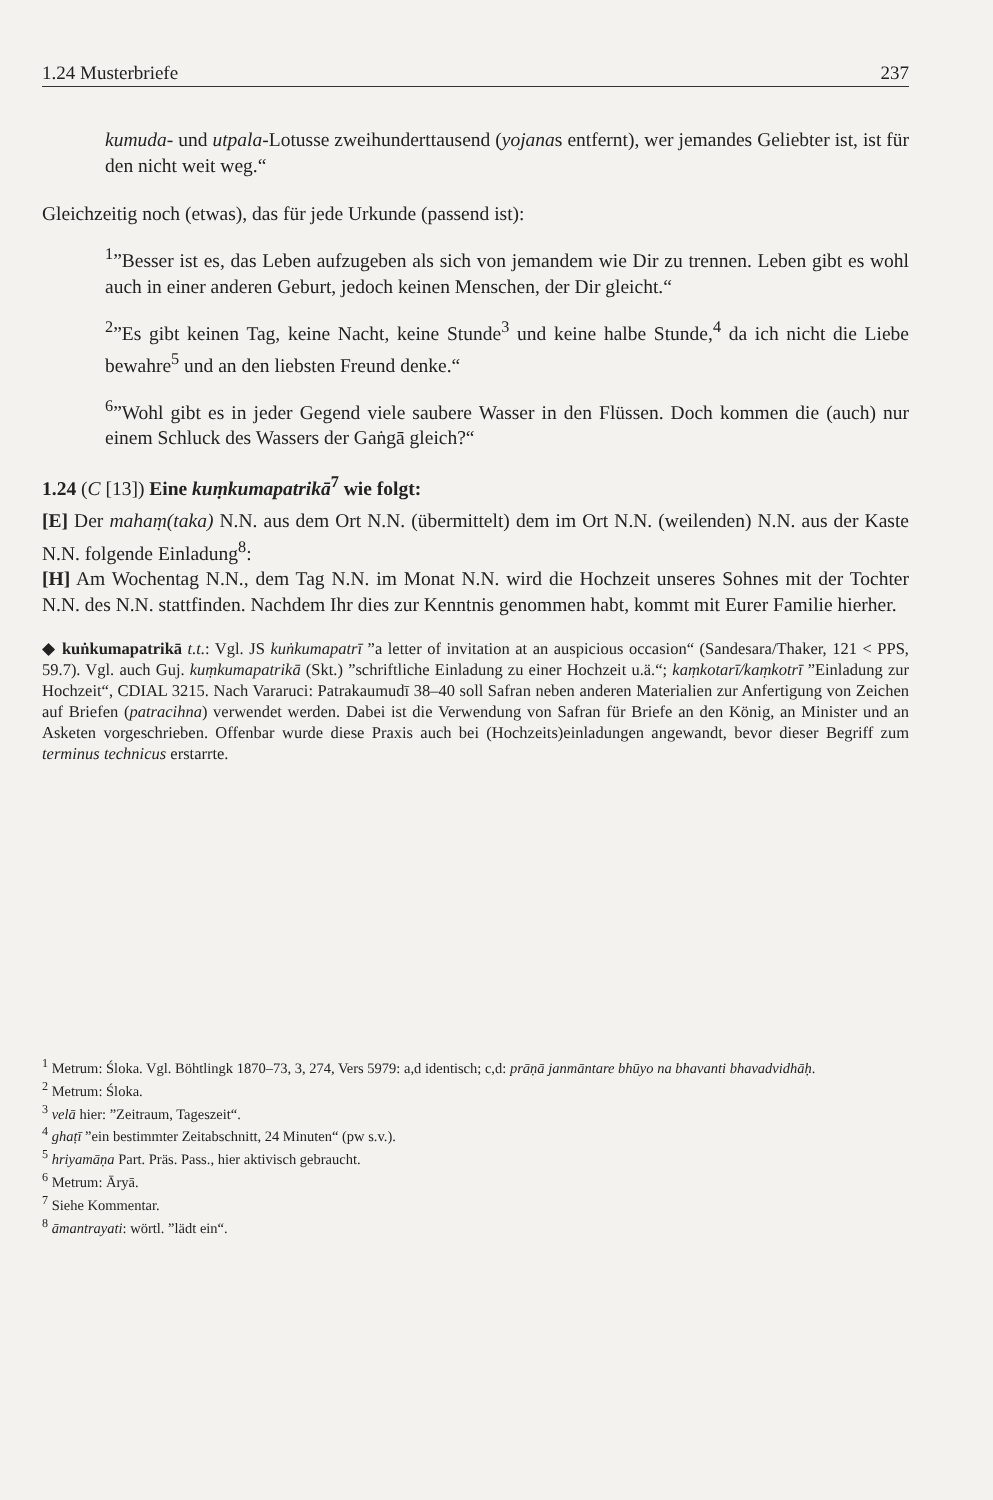1.24 Musterbriefe 237
kumuda- und utpala-Lotusse zweihunderttausend (yojanas entfernt), wer jemandes Geliebter ist, ist für den nicht weit weg.“
Gleichzeitig noch (etwas), das für jede Urkunde (passend ist):
<sup>1</sup>”Besser ist es, das Leben aufzugeben als sich von jemandem wie Dir zu trennen. Leben gibt es wohl auch in einer anderen Geburt, jedoch keinen Menschen, der Dir gleicht.“
<sup>2</sup>”Es gibt keinen Tag, keine Nacht, keine Stunde<sup>3</sup> und keine halbe Stunde,<sup>4</sup> da ich nicht die Liebe bewahre<sup>5</sup> und an den liebsten Freund denke.“
<sup>6</sup>”Wohl gibt es in jeder Gegend viele saubere Wasser in den Flüssen. Doch kommen die (auch) nur einem Schluck des Wassers der Gaṅgā gleich?“
1.24 (C [13]) Eine kuṃkumapatrikā<sup>7</sup> wie folgt:
[E] Der mahaṃ(taka) N.N. aus dem Ort N.N. (übermittelt) dem im Ort N.N. (weilenden) N.N. aus der Kaste N.N. folgende Einladung<sup>8</sup>:
[H] Am Wochentag N.N., dem Tag N.N. im Monat N.N. wird die Hochzeit unseres Sohnes mit der Tochter N.N. des N.N. stattfinden. Nachdem Ihr dies zur Kenntnis genommen habt, kommt mit Eurer Familie hierher.
◆ kuṅkumapatrikā t.t.: Vgl. JS kuṅkumapatrī ”a letter of invitation at an auspicious occasion“ (Sandesara/Thaker, 121 < PPS, 59.7). Vgl. auch Guj. kuṃkumapatrikā (Skt.) ”schriftliche Einladung zu einer Hochzeit u.ä.“; kaṃkotarī/kaṃkotrī ”Einladung zur Hochzeit“, CDIAL 3215. Nach Vararuci: Patrakaumudī 38–40 soll Safran neben anderen Materialien zur Anfertigung von Zeichen auf Briefen (patracihna) verwendet werden. Dabei ist die Verwendung von Safran für Briefe an den König, an Minister und an Asketen vorgeschrieben. Offenbar wurde diese Praxis auch bei (Hochzeits)einladungen angewandt, bevor dieser Begriff zum terminus technicus erstarrte.
<sup>1</sup> Metrum: Śloka. Vgl. Böhtlingk 1870–73, 3, 274, Vers 5979: a,d identisch; c,d: prāṇā janmāntare bhūyo na bhavanti bhavadvidhāḥ.
<sup>2</sup> Metrum: Śloka.
<sup>3</sup> velā hier: ”Zeitraum, Tageszeit“.
<sup>4</sup> ghaṭī ”ein bestimmter Zeitabschnitt, 24 Minuten“ (pw s.v.).
<sup>5</sup> hriyamāṇa Part. Präs. Pass., hier aktivisch gebraucht.
<sup>6</sup> Metrum: Āryā.
<sup>7</sup> Siehe Kommentar.
<sup>8</sup> āmantrayati: wörtl. ”lädt ein“.